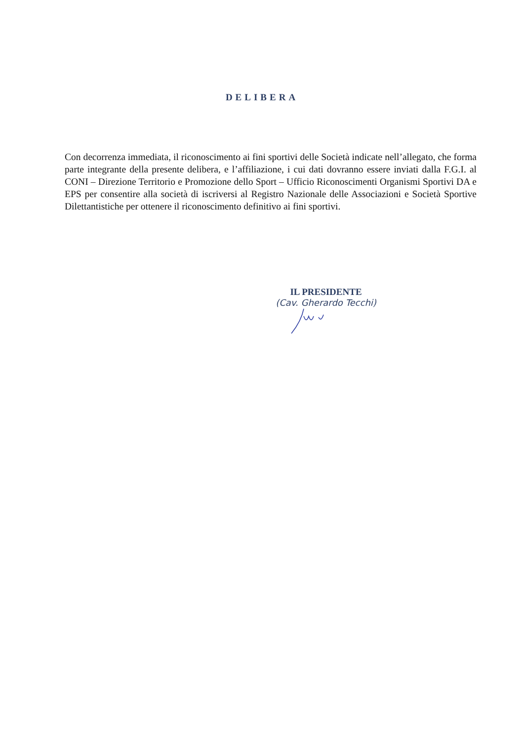DELIBERA
Con decorrenza immediata, il riconoscimento ai fini sportivi delle Società indicate nell’allegato, che forma parte integrante della presente delibera, e l’affiliazione, i cui dati dovranno essere inviati dalla F.G.I. al CONI – Direzione Territorio e Promozione dello Sport – Ufficio Riconoscimenti Organismi Sportivi DA e EPS per consentire alla società di iscriversi al Registro Nazionale delle Associazioni e Società Sportive Dilettantistiche per ottenere il riconoscimento definitivo ai fini sportivi.
IL PRESIDENTE
(Cav. Gherardo Tecchi)